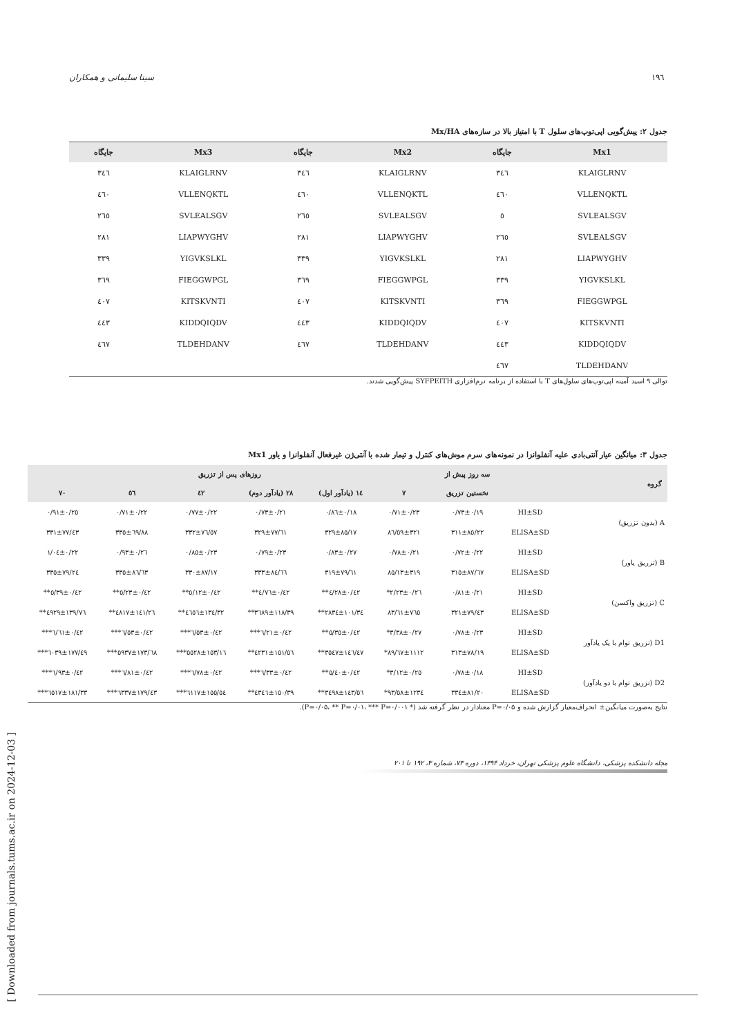١٩٦ سینا سلیمانی و همکاران
جدول ۲: پیش‌گویی اپی‌توپ‌های سلول T با امتیاز بالا در سازه‌های Mx/HA
| Mx1 | جایگاه | Mx2 | جایگاه | Mx3 | جایگاه |
| --- | --- | --- | --- | --- | --- |
| KLAIGLRNV | ٣٤٦ | KLAIGLRNV | ٣٤٦ | KLAIGLRNV | ٣٤٦ |
| VLLENQKTL | ٤٦٠ | VLLENQKTL | ٤٦٠ | VLLENQKTL | ٤٦٠ |
| SVLEALSGV | ٥ | SVLEALSGV | ٢٦٥ | SVLEALSGV | ٢٦٥ |
| SVLEALSGV | ٢٦٥ | LIAPWYGHV | ٢٨١ | LIAPWYGHV | ٢٨١ |
| LIAPWYGHV | ٢٨١ | YIGVKSLKL | ٣٣٩ | YIGVKSLKL | ٣٣٩ |
| YIGVKSLKL | ٣٣٩ | FIEGGWPGL | ٣٦٩ | FIEGGWPGL | ٣٦٩ |
| FIEGGWPGL | ٣٦٩ | KITSKVNTI | ٤٠٧ | KITSKVNTI | ٤٠٧ |
| KITSKVNTI | ٤٠٧ | KIDDQIQDV | ٤٤٣ | KIDDQIQDV | ٤٤٣ |
| KIDDQIQDV | ٤٤٣ | TLDEHDANV | ٤٦٧ | TLDEHDANV | ٤٦٧ |
| TLDEHDANV | ٤٦٧ | | | | |
توالی ۹ اسید آمینه اپی‌توپ‌های سلول‌های T با استفاده از برنامه نرم‌افزاری SYFPEITH پیش‌گویی شدند.
جدول ۳: میانگین عیار آنتی‌بادی علیه آنفلوانزا در نمونه‌های سرم موش‌های کنترل و تیمار شده با آنتی‌ژن غیرفعال آنفلوانزا و یاور Mx1
| گروه | | سه روز پیش از | روزهای پس از تزریق | | | | | |
| --- | --- | --- | --- | --- | --- | --- | --- | --- |
| | | نخستین تزریق | ٧ | ١٤ (یادآور اول) | ٢٨ (یادآور دوم) | ٤٢ | ٥٦ | ٧٠ |
| A (بدون تزریق) | HI±SD | ٠/١٩±٠/٧٣ | ٠/٢٣±٠/٧١ | ٠/١٨±٠/٨٦ | ٠/٢١±٠/٧٣ | ٠/٢٢±٠/٧٧ | ٠/٢٢±٠/٧١ | ٠/٢٥±٠/٩١ |
| | ELISA±SD | ٨٥/٢٢±٣١١ | ٣٢١±٨٦/٥٩ | ٨٥/١٧±٣٢٩ | ٧٧/٦١±٣٢٩ | ٧٦/٥٧±٣٣٢ | ٦٩/٨٨±٣٣٥ | ٧٧/٤٣±٣٣١ |
| B (تزریق یاور) | HI±SD | ٠/٢٢±٠/٧٢ | ٠/٢١±٠/٧٨ | ٠/٢٧±٠/٨٣ | ٠/٢٣±٠/٧٩ | ٠/٢٣±٠/٨٥ | ٠/٢٦±٠/٩٣ | ٠/٢٢±١/٠٤ |
| | ELISA±SD | ٨٧/٦٧±٣١٥ | ٣١٩±٨٥/١٣ | ٧٩/٦١±٣١٩ | ٨٤/٦٦±٣٣٣ | ٨٧/١٧±٣٣٠ | ٨٦/٦٣±٣٣٥ | ٧٩/٢٤±٣٣٥ |
| C (تزریق واکسن) | HI±SD | ٠/٢١±٠/٨١ | ٠/٢٦±٢/٢٣* | ٠/٤٢±٤/٢٨** | ٠/٤٢±٤/٧٦** | ٠/٤٢±٥/١٢** | ٠/٤٢±٥/٢٣** | ٠/٤٢±٥/٣٩** |
| | ELISA±SD | ٧٩/٤٣±٣٢١ | ٧٦٥±٨٣/٦١ | ١٠١/٣٤±٢٨٣٤** | ١١٨/٣٩±٣٦٨٩** | ١٣٤/٣٢±٤٦٥٦** | ١٤١/٢٦±٤٨١٧** | ١٣٩/٧٦±٤٩٢٩** |
| D1 (تزریق توام با یک یادآور | HI±SD | ٠/٢٣±٠/٧٨ | ٠/٢٧±٣/٣٨* | ٠/٤٢±٥/٣٥** | ٠/٤٢±٦/٢١*** | ٠/٤٢±٦/٥٣*** | ٠/٤٢±٦/٥٣*** | ٠/٤٢±٦/٦١*** |
| | ELISA±SD | ٧٨/١٩±٣١٣ | ١١١٢±٨٩/٦٧* | ١٤٦/٤٧±٣٥٤٧** | ١٥١/٥٦±٤٢٣١** | ١٥٣/١٦±٥٥٢٨*** | ١٧٣/٦٨±٥٩٣٧*** | ١٧٧/٤٩±٦٠٣٩*** |
| D2 (تزریق توام با دو یادآور) | HI±SD | ٠/١٨±٠/٧٨ | ٠/٢٥±٣/١٢* | ٠/٤٢±٥/٤٠** | ٠/٤٢±٦/٣٣*** | ٠/٤٢±٦/٧٨*** | ٠/٤٢±٦/٨١*** | ٠/٤٢±٦/٩٣*** |
| | ELISA±SD | ٨١/٢٠±٣٣٤ | ١٢٣٤±٩٣/٥٨* | ١٤٣/٥٦±٣٤٩٨** | ١٥٠/٣٩±٤٣٤٦** | ١٥٥/٥٤±٦١١٧*** | ١٧٩/٤٣±٦٣٣٧*** | ١٨١/٣٣±٦٥١٧*** |
نتایج به‌صورت میانگین± انحراف‌معیار گزارش شده و P=۰/۰۵ معنادار در نظر گرفته شد (* P=۰/۰۵، ** P=۰/۰۱، *** P=۰/۰۰۱).
مجله دانشکده پزشکی، دانشگاه علوم پزشکی تهران، خرداد ۱۳۹۴، دوره ۷۳، شماره ۳، ۱۹۲ تا ۲۰۱
[ Downloaded from journals.tums.ac.ir on 2024-12-03 ]